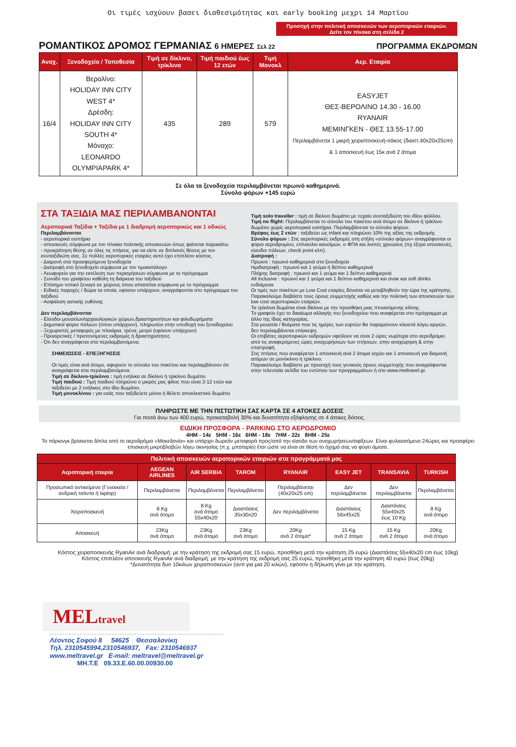Οι τιμές ισχύουν βασει διαθεσιμότητας και early booking μεχρι 14 Μαρτίου
Προσοχή στην πολιτική αποσκευών των αεροπορικών εταιριών.
Δείτε τον πίνακα στη σελίδα 2
ΡΟΜΑΝΤΙΚΟΣ ΔΡΟΜΟΣ ΓΕΡΜΑΝΙΑΣ 6 ΗΜΕΡΕΣ Σελ 22 ΠΡΟΓΡΑΜΜΑ ΕΚΔΡΟΜΩΝ
| Αναχ. | Ξενοδοχείο / Τοποθεσία | Τιμή σε δίκλινο, τρίκλινο | Τιμή παιδιού έως 12 ετών | Τιμή Μονοκλ | Αερ. Εταιρία |
| --- | --- | --- | --- | --- | --- |
| 16/4 | Βερολίνο: HOLIDAY INN CITY WEST 4* Δρέσδη: HOLIDAY INN CITY SOUTH 4* Μόναχο: LEONARDO OLYMPIAPARK 4* | 435 | 289 | 579 | EASYJET ΘΕΣ-ΒΕΡΟΛΙΝΟ 14.30 - 16.00 RYANAIR ΜΕΜΙΝΓΚΕΝ - ΘΕΣ 13.55-17.00 Περιλαμβάνεται 1 μικρή χειραποσκευή-σάκος (διαστ.40x20x25cm) & 1 αποσκευή έως 15κ ανά 2 άτομα |
Σε όλα τα ξενοδοχεία περιλαμβάνεται πρωινό καθημερινά.
Σύνολο φόρων +145 ευρώ
ΣΤΑ ΤΑΞΙΔΙΑ ΜΑΣ ΠΕΡΙΛΑΜΒΑΝΟΝΤΑΙ
Αεροπορικά Ταξίδια + Ταξίδια με 1 διαδρομή αεροπορικώς και 1 οδικώς
Περιλαμβάνονται
- αεροπορικά εισιτήρια
- αποσκευές σύμφωνα με τον πίνακα πολιτικής αποσκευών όπως φαίνεται παρακάτω
- προκράτηση θέσης σε όλες τις πτήσεις, για να είστε σε διπλανές θέσεις με τον συνταξιδιώτη σας. Σε πολλές αεροπορικές εταιρίες αυτό έχει επιπλέον κόστος.
- Διαμονή στα προσφερόμενα ξενοδοχεία
- Διατροφή στο ξενοδοχείο σύμφωνα με τον τιμοκατάλογο
- Λεωφορείο για την εκτέλεση των περιηγήσεων σύμφωνα με το πρόγραμμα
- Συνοδό του γραφείου καθόλη τη διάρκεια του ταξιδιού
- Επίσημο τοπικό ξεναγό σε χώρους όπου απαιτείται σύμφωνα με το πρόγραμμα
- Ειδικές παροχές / δώρα τα οποία, εφόσον υπάρχουν, αναγράφονται στο πρόγραμμα του ταξιδιού
- Ασφάλιση αστικής ευθύνης
Δεν περιλαμβάνονται
- Είσοδοι μουσείων/αρχαιολογικών χώρων,δραστηριοτήτων και φιλοδωρήματα
- Δημοτικοί φόροι πόλεων (όπου υπάρχουν), πληρωτέοι στην υποδοχή του ξενοδοχείου
- Ξεχωριστές μεταφορές με πλοιάρια, τρένα, μετρό (εφόσον υπάρχουν)
- Προαιρετικές / προτεινόμενες εκδρομές ή δραστηριότητες.
- Ότι δεν αναγράφεται στα περιλαμβανόμενα.
ΣΗΜΕΙΩΣΕΙΣ - ΕΠΕΞΗΓΗΣΕΙΣ
Οι τιμές είναι ανά άτομο, αφορούν το σύνολο του πακέτου και περιλαμβάνουν ότι αναγράφεται στα περιλαμβανόμενα.
Τιμή σε δίκλινο-τρίκλινο : τιμή ενήλικα σε δίκλινο ή τρίκλινο δωμάτιο
Τιμή παιδιού : Τιμή παιδιού πληρώνει ο μικρός μας φίλος που είναι 2-12 ετών και ταξιδεύει με 2 ενήλικες στο ίδιο δωμάτιο.
Τιμή μονοκλίνου : για εσάς που ταξιδεύετε μόνοι ή θέλετε αποκλειστικό δωμάτιο
Τιμή solo traveller : τιμή σε δίκλινο δωμάτιο με τυχαίο συνταξιδιώτη του ιδίου φύλλου.
Τιμή no flight: Περιλαμβάνεται το σύνολο του πακέτου ανά άτομο σε δίκλινο ή τρίκλινο δωμάτιο χωρίς αεροπορικά εισιτήρια. Περιλαμβάνεται το σύνολο φόρων.
Βρέφος έως 2 ετών : ταξιδεύει ως infant και πληρώνει 10% της αξίας της εκδρομής
Σύνολο φόρων : Στις αεροπορικές εκδρομές στη στήλη «σύνολο φόρων» αναγράφονται οι φόροι αεροδρομίου, επίναυλοι καυσίμων, ο ΦΠΑ και λοιπές χρεώσεις (πχ έξτρα αποσκευές, είσοδοι πόλεων, check point κλπ).
Διατροφή :
Πρωινό : πρωινό καθημερινά στο ξενοδοχείο
Ημιδιατροφή : πρωινό και 1 γεύμα ή δείπνο καθημερινά
Πλήρης διατροφή : πρωινό και 1 γεύμα και 1 δείπνο καθημερινά
All inclusive : πρωινό και 1 γεύμα και 1 δείπνο καθημερινά και σνακ και soft drinks ενδιάμεσα
Οι τιμές των πακέτων με Low Cost εταιρίες δύναται να μεταβληθούν την ώρα της κράτησης. Παρακαλούμε διαβάστε τους όρους συμμετοχής καθώς και την πολιτική των αποσκευών των low cost αεροπορικών εταιριών.
Τα τρίκλινα δωμάτια είναι δίκλινα με την προσθήκη μιας πτυσσόμενης κλίνης.
Το γραφείο έχει το δικαίωμα αλλαγής του ξενοδοχείου που αναφέρεται στο πρόγραμμα με άλλο της ίδιας κατηγορίας.
Στα μουσεία / θεάματα που τις ημέρες των εορτών θα παραμείνουν κλειστά λόγω αργιών, δεν περιλαμβάνεται επίσκεψη.
Οι επιβάτες αεροπορικών εκδρομών οφείλουν να είναι 2 ώρες νωρίτερα στο αεροδρόμιο από τις αναφερόμενες ώρες αναχωρήσεων των πτήσεων, στην αναχώρηση & στην επιστροφή.
Στις πτήσεις που αναφέρεται 1 αποσκευή ανά 2 άτομα ισχύει και 1 αποσκευή για διαμονή ατόμων σε μονόκλινο ή τρίκλινο.
Παρακαλούμε διαβάστε με προσοχή τους γενικούς όρους συμμετοχής που αναγράφονται στην τελευταία σελίδα του εντύπου των προγραμμάτων ή στο www.meltravel.gr.
ΠΛΗΡΩΣΤΕ ΜΕ ΤΗΝ ΠΙΣΤΩΤΙΚΗ ΣΑΣ ΚΑΡΤΑ ΣΕ 4 ΑΤΟΚΕΣ ΔΟΣΕΙΣ
Για ποσά άνω των 400 ευρώ, προκαταβολή 30% και δυνατότητα εξόφλησης σε 4 άτοκες δόσεις.
ΕΙΔΙΚΗ ΠΡΟΣΦΟΡΑ - PARKING ΣΤΟ ΑΕΡΟΔΡΟΜΙΟ
4ΗΜ - 14ε 5ΗΜ - 16ε 6ΗΜ - 18ε 7ΗΜ - 22ε 8ΗΜ - 25ε
Το πάρκινγκ βρίσκεται δίπλα από το αεροδρόμιο «Μακεδονία» και υπάρχει δωρεάν μεταφορά προς/από την είσοδο των αναχωρήσεων/αφίξεων. Είναι φυλασσόμενο 24ώρες και προσφέρει επισκευή μικροβλαβών λόγω ακινησίας (π.χ. μπαταρία) έτσι ώστε να είναι σε θέση το όχημά σας να φύγει άμεσα.
| Πολιτική αποσκευών αεροπορικών εταιριών στα προγράμματά μας | | | | | | | |
| --- | --- | --- | --- | --- | --- | --- | --- |
| Αεροπορική εταιρία | AEGEAN AIRLINES | AIR SERBIA | TAROM | RYANAIR | EASY JET | TRANSAVIA | TURKISH |
| Προσωπικό αντικείμενο (Γυναικεία / ανδρική τσάντα ή laptop) | Περιλαμβάνεται | Περιλαμβάνεται | Περιλαμβάνεται | Περιλαμβάνεται (40x20x25 cm) | Δεν περιλαμβάνεται | Δεν περιλαμβάνεται | Περιλαμβάνεται |
| Χειραποσκευή | 8 Kg ανά άτομο | 8 Kg ανά άτομο 55x40x20 | Διαστάσεις 35x30x20 | Δεν περιλαμβάνεται | Διαστάσεις 56x45x25 | Διαστάσεις 55x40x25 έως 10 Kg | 8 Kg ανά άτομο |
| Αποσκευή | 23Kg ανά άτομο | 23Kg ανά άτομο | 23Kg ανά άτομο | 20Kg ανά 2 άτομα* | 15 Kg ανά 2 άτομα | 15 Kg ανά 2 άτομα | 20Kg ανά άτομο |
Κόστος χειραποσκευής RyanAir ανά διαδρομή: με την κράτηση της εκδρομή σας 15 ευρώ, προσθήκη μετά την κράτηση 25 ευρώ (Διαστάσεις 55x40x20 cm έως 10kg)
Κόστος επιπλέον αποσκευής RyanAir ανά διαδρομή: με την κράτηση της εκδρομή σας 25 ευρώ, προσθήκη μετά την κράτηση 40 ευρώ (έως 20kg)
*Δυνατότητα δυο 10κιλων χειραποσκευών (αντί για μια 20 κιλών), εφόσον η δήλωση γίνει με την κράτηση.
MELtravel
Λέοντος Σοφού 8 54625 Θεσσαλονίκη
Τηλ. 2310545994,2310546937, Fax: 2310546937
www.meltravel.gr E-mail: meltravel@meltravel.gr
ΜΗ.Τ.Ε 09.33.Ε.60.00.00930.00